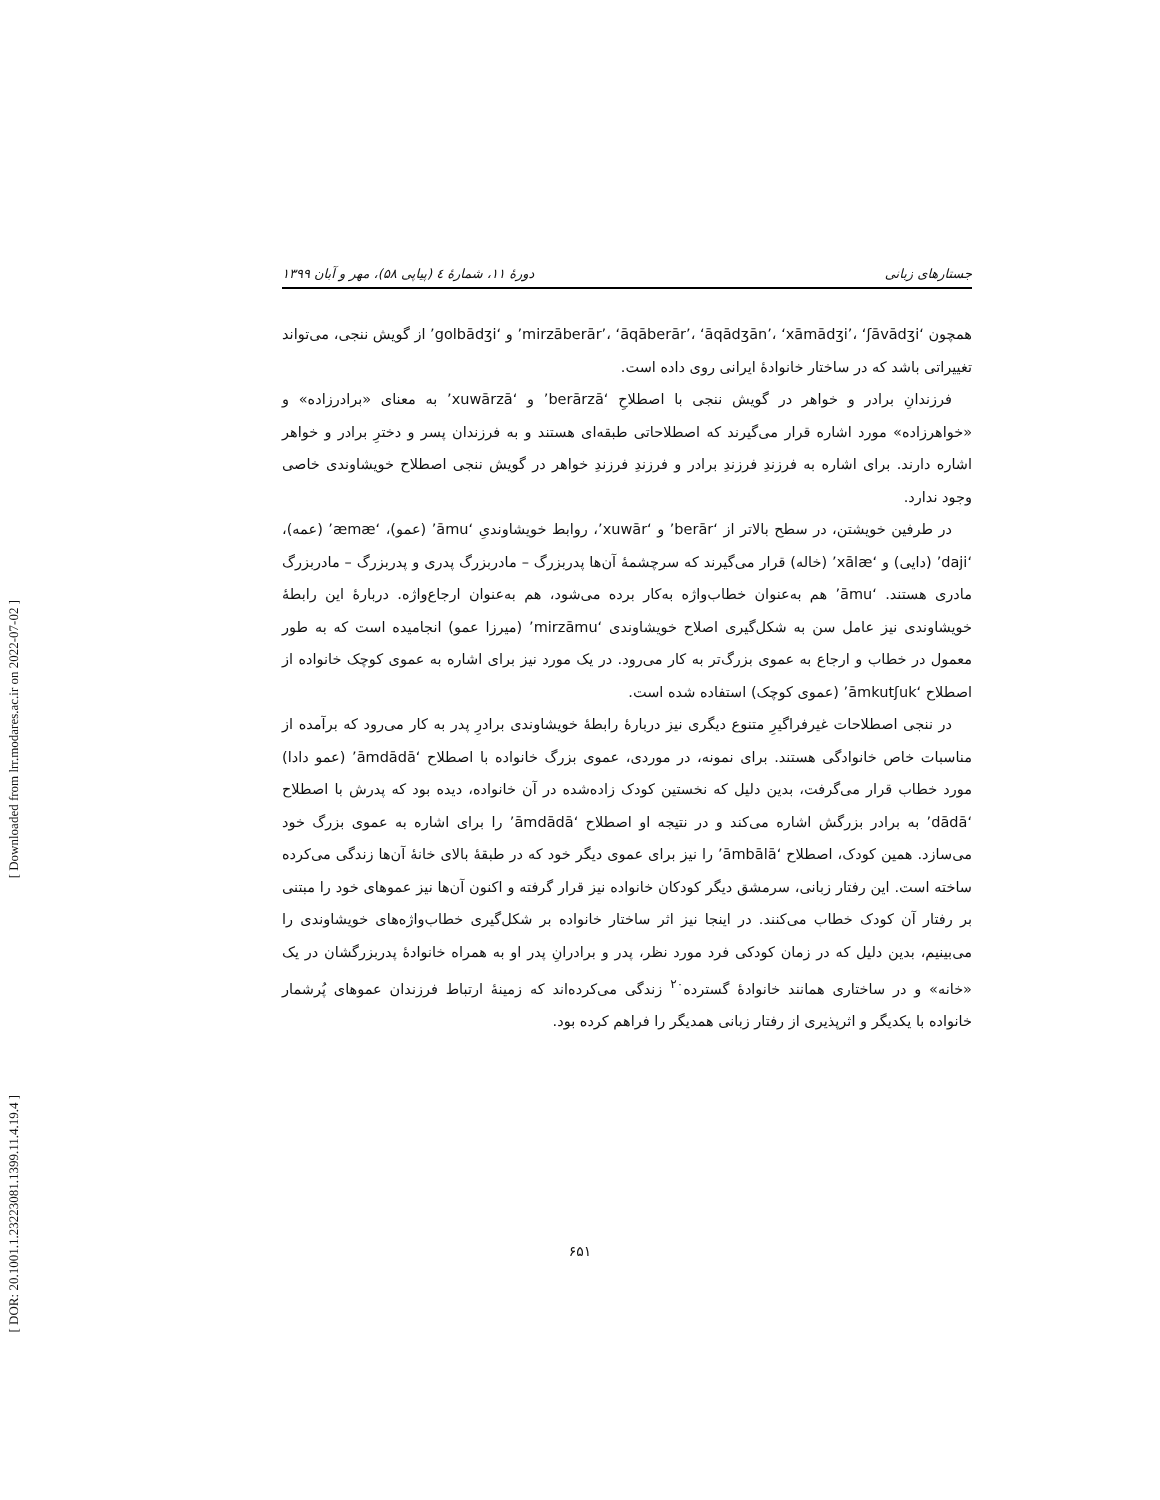[ Downloaded from lrr.modares.ac.ir on 2022-07-02 ]
[ DOR: 20.1001.1.23223081.1399.11.4.19.4 ]
جستارهای زبانی دورهٔ ۱۱، شمارهٔ ٤ (پیاپی ۵۸)، مهر و آبان ۱۳۹۹
همچون ‘mirzāberār’، ‘āqāberār’، ‘āqādʒān’، ‘xāmādʒi’، ‘ʃāvādʒi’ و ‘golbādʒi’ از گویش ننجی، می‌تواند تغییراتی باشد که در ساختار خانوادهٔ ایرانی روی داده است.
فرزندانِ برادر و خواهر در گویش ننجی با اصطلاحِ ‘berārzā’ و ‘xuwārzā’ به معنای «برادرزاده» و «خواهرزاده» مورد اشاره قرار می‌گیرند که اصطلاحاتی طبقه‌ای هستند و به فرزندان پسر و دخترِ برادر و خواهر اشاره دارند. برای اشاره به فرزندِ فرزندِ برادر و فرزندِ فرزندِ خواهر در گویش ننجی اصطلاح خویشاوندی خاصی وجود ندارد.
در طرفین خویشتن، در سطح بالاتر از ‘berār’ و ‘xuwār’، روابط خویشاوندیِ ‘āmu’ (عمو)، ‘æmæ’ (عمه)، ‘daji’ (دایی) و ‘xālæ’ (خاله) قرار می‌گیرند که سرچشمهٔ آن‌ها پدربزرگ – مادربزرگ پدری و پدربزرگ – مادربزرگ مادری هستند. ‘āmu’ هم به‌عنوان خطاب‌واژه به‌کار برده می‌شود، هم به‌عنوان ارجاع‌واژه. دربارهٔ این رابطهٔ خویشاوندی نیز عامل سن به شکل‌گیری اصلاح خویشاوندی ‘mirzāmu’ (میرزا عمو) انجامیده است که به طور معمول در خطاب و ارجاع به عموی بزرگ‌تر به کار می‌رود. در یک مورد نیز برای اشاره به عموی کوچک خانواده از اصطلاح ‘āmkutʃuk’ (عموی کوچک) استفاده شده است.
در ننجی اصطلاحات غیرفراگیرِ متنوع دیگری نیز دربارهٔ رابطهٔ خویشاوندی برادرِ پدر به کار می‌رود که برآمده از مناسبات خاص خانوادگی هستند. برای نمونه، در موردی، عموی بزرگ خانواده با اصطلاح ‘āmdādā’ (عمو دادا) مورد خطاب قرار می‌گرفت، بدین دلیل که نخستین کودک زاده‌شده در آن خانواده، دیده بود که پدرش با اصطلاح ‘dādā’ به برادر بزرگش اشاره می‌کند و در نتیجه او اصطلاح ‘āmdādā’ را برای اشاره به عموی بزرگ خود می‌سازد. همین کودک، اصطلاح ‘āmbālā’ را نیز برای عموی دیگر خود که در طبقهٔ بالای خانهٔ آن‌ها زندگی می‌کرده ساخته است. این رفتار زبانی، سرمشق دیگر کودکان خانواده نیز قرار گرفته و اکنون آن‌ها نیز عموهای خود را مبتنی بر رفتار آن کودک خطاب می‌کنند. در اینجا نیز اثر ساختار خانواده بر شکل‌گیری خطاب‌واژه‌های خویشاوندی را می‌بینیم، بدین دلیل که در زمان کودکی فرد مورد نظر، پدر و برادرانِ پدر او به همراه خانوادهٔ پدربزرگشان در یک «خانه» و در ساختاری همانند خانوادهٔ گسترده<sup>۲۰</sup> زندگی می‌کرده‌اند که زمینهٔ ارتباط فرزندان عموهای پُرشمار خانواده با یکدیگر و اثرپذیری از رفتار زبانی همدیگر را فراهم کرده بود.
۶۵۱